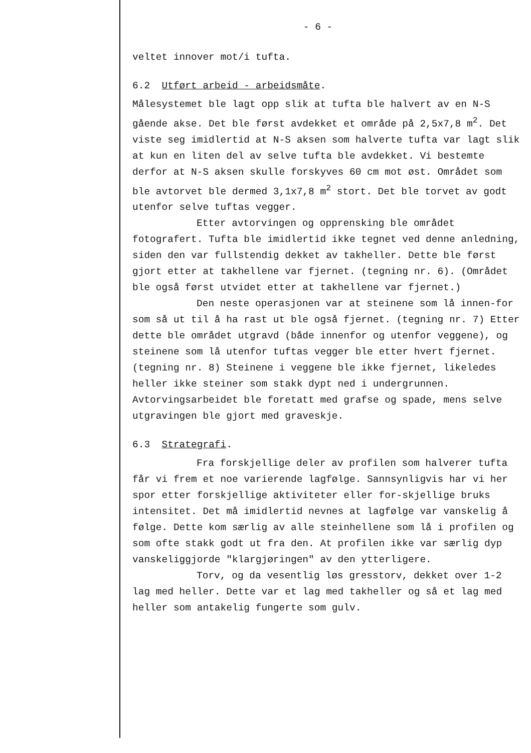- 6 -
veltet innover mot/i tufta.
6.2 Utført arbeid - arbeidsmåte.
Målesystemet ble lagt opp slik at tufta ble halvert av en N-S gående akse. Det ble først avdekket et område på 2,5x7,8 m<sup>2</sup>. Det viste seg imidlertid at N-S aksen som halverte tufta var lagt slik at kun en liten del av selve tufta ble avdekket. Vi bestemte derfor at N-S aksen skulle forskyves 60 cm mot øst. Området som ble avtorvet ble dermed 3,1x7,8 m<sup>2</sup> stort. Det ble torvet av godt utenfor selve tuftas vegger.
Etter avtorvingen og opprensking ble området fotografert. Tufta ble imidlertid ikke tegnet ved denne anledning, siden den var fullstendig dekket av takheller. Dette ble først gjort etter at takhellene var fjernet. (tegning nr. 6). (Området ble også først utvidet etter at takhellene var fjernet.)
Den neste operasjonen var at steinene som lå innen-for som så ut til å ha rast ut ble også fjernet. (tegning nr. 7) Etter dette ble området utgravd (både innenfor og utenfor veggene), og steinene som lå utenfor tuftas vegger ble etter hvert fjernet. (tegning nr. 8) Steinene i veggene ble ikke fjernet, likeledes heller ikke steiner som stakk dypt ned i undergrunnen. Avtorvingsarbeidet ble foretatt med grafse og spade, mens selve utgravingen ble gjort med graveskje.
6.3 Strategrafi.
Fra forskjellige deler av profilen som halverer tufta får vi frem et noe varierende lagfølge. Sannsynligvis har vi her spor etter forskjellige aktiviteter eller for-skjellige bruks intensitet. Det må imidlertid nevnes at lagfølge var vanskelig å følge. Dette kom særlig av alle steinhellene som lå i profilen og som ofte stakk godt ut fra den. At profilen ikke var særlig dyp vanskeliggjorde "klargjøringen" av den ytterligere.
Torv, og da vesentlig løs gresstorv, dekket over 1-2 lag med heller. Dette var et lag med takheller og så et lag med heller som antakelig fungerte som gulv.